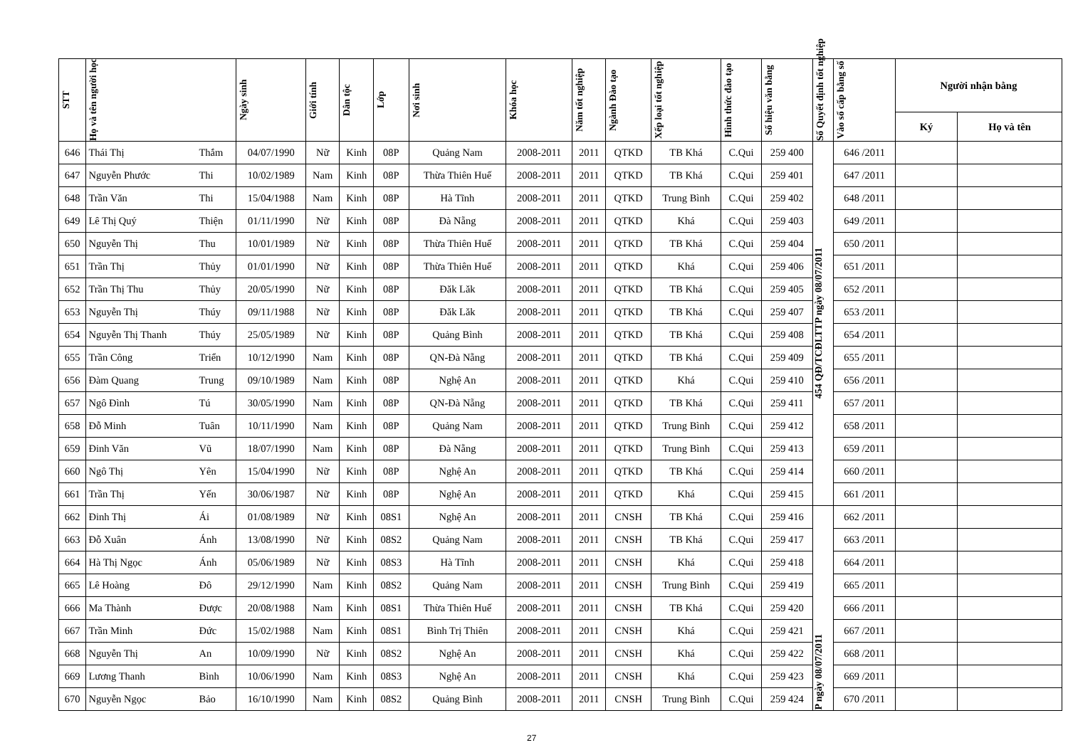| STT | Họ và tên người học | | Ngày sinh | Giới tính | Dân tộc | Lớp | Nơi sinh | Khóa học | Năm tốt nghiệp | Ngành Đào tạo | Xếp loại tốt nghiệp | Hình thức đào tạo | Số hiệu văn bằng | Số Quyết định tốt nghiệp | Vào sổ cấp bằng số | Người nhận bằng | |
| --- | --- | --- | --- | --- | --- | --- | --- | --- | --- | --- | --- | --- | --- | --- | --- | --- | --- |
| | | | | | | | | | | | | | | | | Ký | Họ và tên |
| 646 | Thái Thị | Thắm | 04/07/1990 | Nữ | Kinh | 08P | Quảng Nam | 2008-2011 | 2011 | QTKD | TB Khá | C.Qui | 259 400 | 454 QĐ/TCĐLTTP ngày 08/07/2011 | 646 /2011 | | |
| 647 | Nguyễn Phước | Thi | 10/02/1989 | Nam | Kinh | 08P | Thừa Thiên Huế | 2008-2011 | 2011 | QTKD | TB Khá | C.Qui | 259 401 | | 647 /2011 | | |
| 648 | Trần Văn | Thi | 15/04/1988 | Nam | Kinh | 08P | Hà Tĩnh | 2008-2011 | 2011 | QTKD | Trung Bình | C.Qui | 259 402 | | 648 /2011 | | |
| 649 | Lê Thị Quý | Thiện | 01/11/1990 | Nữ | Kinh | 08P | Đà Nẵng | 2008-2011 | 2011 | QTKD | Khá | C.Qui | 259 403 | | 649 /2011 | | |
| 650 | Nguyễn Thị | Thu | 10/01/1989 | Nữ | Kinh | 08P | Thừa Thiên Huế | 2008-2011 | 2011 | QTKD | TB Khá | C.Qui | 259 404 | | 650 /2011 | | |
| 651 | Trần Thị | Thủy | 01/01/1990 | Nữ | Kinh | 08P | Thừa Thiên Huế | 2008-2011 | 2011 | QTKD | Khá | C.Qui | 259 406 | | 651 /2011 | | |
| 652 | Trần Thị Thu | Thủy | 20/05/1990 | Nữ | Kinh | 08P | Đăk Lăk | 2008-2011 | 2011 | QTKD | TB Khá | C.Qui | 259 405 | | 652 /2011 | | |
| 653 | Nguyễn Thị | Thúy | 09/11/1988 | Nữ | Kinh | 08P | Đăk Lăk | 2008-2011 | 2011 | QTKD | TB Khá | C.Qui | 259 407 | | 653 /2011 | | |
| 654 | Nguyễn Thị Thanh | Thúy | 25/05/1989 | Nữ | Kinh | 08P | Quảng Bình | 2008-2011 | 2011 | QTKD | TB Khá | C.Qui | 259 408 | | 654 /2011 | | |
| 655 | Trần Công | Triển | 10/12/1990 | Nam | Kinh | 08P | QN-Đà Nẵng | 2008-2011 | 2011 | QTKD | TB Khá | C.Qui | 259 409 | | 655 /2011 | | |
| 656 | Đàm Quang | Trung | 09/10/1989 | Nam | Kinh | 08P | Nghệ An | 2008-2011 | 2011 | QTKD | Khá | C.Qui | 259 410 | | 656 /2011 | | |
| 657 | Ngô Đình | Tú | 30/05/1990 | Nam | Kinh | 08P | QN-Đà Nẵng | 2008-2011 | 2011 | QTKD | TB Khá | C.Qui | 259 411 | | 657 /2011 | | |
| 658 | Đỗ Minh | Tuân | 10/11/1990 | Nam | Kinh | 08P | Quảng Nam | 2008-2011 | 2011 | QTKD | Trung Bình | C.Qui | 259 412 | | 658 /2011 | | |
| 659 | Đinh Văn | Vũ | 18/07/1990 | Nam | Kinh | 08P | Đà Nẵng | 2008-2011 | 2011 | QTKD | Trung Bình | C.Qui | 259 413 | | 659 /2011 | | |
| 660 | Ngô Thị | Yên | 15/04/1990 | Nữ | Kinh | 08P | Nghệ An | 2008-2011 | 2011 | QTKD | TB Khá | C.Qui | 259 414 | | 660 /2011 | | |
| 661 | Trần Thị | Yến | 30/06/1987 | Nữ | Kinh | 08P | Nghệ An | 2008-2011 | 2011 | QTKD | Khá | C.Qui | 259 415 | | 661 /2011 | | |
| 662 | Đinh Thị | Ái | 01/08/1989 | Nữ | Kinh | 08S1 | Nghệ An | 2008-2011 | 2011 | CNSH | TB Khá | C.Qui | 259 416 | P ngày 08/07/2011 | 662 /2011 | | |
| 663 | Đỗ Xuân | Ánh | 13/08/1990 | Nữ | Kinh | 08S2 | Quảng Nam | 2008-2011 | 2011 | CNSH | TB Khá | C.Qui | 259 417 | | 663 /2011 | | |
| 664 | Hà Thị Ngọc | Ánh | 05/06/1989 | Nữ | Kinh | 08S3 | Hà Tĩnh | 2008-2011 | 2011 | CNSH | Khá | C.Qui | 259 418 | | 664 /2011 | | |
| 665 | Lê Hoàng | Đô | 29/12/1990 | Nam | Kinh | 08S2 | Quảng Nam | 2008-2011 | 2011 | CNSH | Trung Bình | C.Qui | 259 419 | | 665 /2011 | | |
| 666 | Ma Thành | Được | 20/08/1988 | Nam | Kinh | 08S1 | Thừa Thiên Huế | 2008-2011 | 2011 | CNSH | TB Khá | C.Qui | 259 420 | | 666 /2011 | | |
| 667 | Trần Minh | Đức | 15/02/1988 | Nam | Kinh | 08S1 | Bình Trị Thiên | 2008-2011 | 2011 | CNSH | Khá | C.Qui | 259 421 | | 667 /2011 | | |
| 668 | Nguyễn Thị | An | 10/09/1990 | Nữ | Kinh | 08S2 | Nghệ An | 2008-2011 | 2011 | CNSH | Khá | C.Qui | 259 422 | | 668 /2011 | | |
| 669 | Lương Thanh | Bình | 10/06/1990 | Nam | Kinh | 08S3 | Nghệ An | 2008-2011 | 2011 | CNSH | Khá | C.Qui | 259 423 | | 669 /2011 | | |
| 670 | Nguyễn Ngọc | Bảo | 16/10/1990 | Nam | Kinh | 08S2 | Quảng Bình | 2008-2011 | 2011 | CNSH | Trung Bình | C.Qui | 259 424 | | 670 /2011 | | |
27